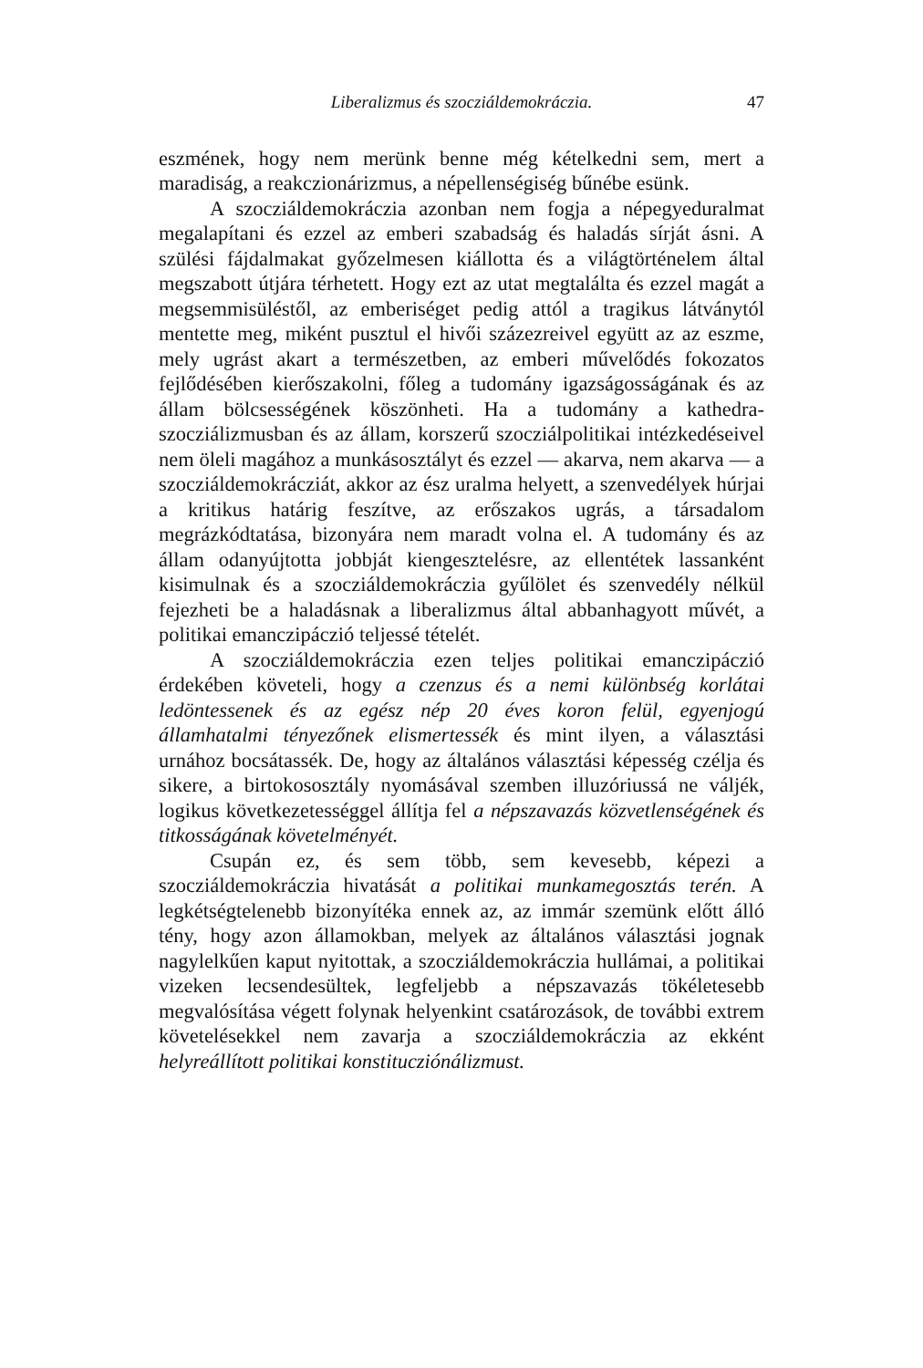Liberalizmus és szocziáldemokráczia. 47
eszmének, hogy nem merünk benne még kételkedni sem, mert a maradiság, a reakczionárizmus, a népellenségiség bűnébe esünk.
A szocziáldemokráczia azonban nem fogja a népegyeduralmat megalapítani és ezzel az emberi szabadság és haladás sírját ásni. A szülési fájdalmakat győzelmesen kiállotta és a világtörténelem által megszabott útjára térhetett. Hogy ezt az utat megtalálta és ezzel magát a megsemmisüléstől, az emberiséget pedig attól a tragikus látványtól mentette meg, miként pusztul el hivői százezreivel együtt az az eszme, mely ugrást akart a természetben, az emberi művelődés fokozatos fejlődésében kierőszakolni, főleg a tudomány igazságosságának és az állam bölcsességének köszönheti. Ha a tudomány a kathedra-szocziálizmusban és az állam, korszerű szocziálpolitikai intézkedéseivel nem öleli magához a munkásosztályt és ezzel — akarva, nem akarva — a szocziáldemokrácziát, akkor az ész uralma helyett, a szenvedélyek húrjai a kritikus határig feszítve, az erőszakos ugrás, a társadalom megrázkódtatása, bizonyára nem maradt volna el. A tudomány és az állam odanyújtotta jobbját kiengesztelésre, az ellentétek lassanként kisimulnak és a szocziáldemokráczia gyűlölet és szenvedély nélkül fejezheti be a haladásnak a liberalizmus által abbanhagyott művét, a politikai emanczipáczió teljessé tételét.
A szocziáldemokráczia ezen teljes politikai emanczipáczió érdekében követeli, hogy a czenzus és a nemi különbség korlátai ledöntessenek és az egész nép 20 éves koron felül, egyenjogú államhatalmi tényezőnek elismertessék és mint ilyen, a választási urnához bocsátassék. De, hogy az általános választási képesség czélja és sikere, a birtokososztály nyomásával szemben illuzóriussá ne váljék, logikus következetességgel állítja fel a népszavazás közvetlenségének és titkosságának követelményét.
Csupán ez, és sem több, sem kevesebb, képezi a szocziáldemokráczia hivatását a politikai munkamegosztás terén. A legkétségtelenebb bizonyítéka ennek az, az immár szemünk előtt álló tény, hogy azon államokban, melyek az általános választási jognak nagylelkűen kaput nyitottak, a szocziáldemokráczia hullámai, a politikai vizeken lecsendesültek, legfeljebb a népszavazás tökéletesebb megvalósítása végett folynak helyenkint csatározások, de további extrem követelésekkel nem zavarja a szocziáldemokráczia az ekként helyreállított politikai konstitucziónálizmust.